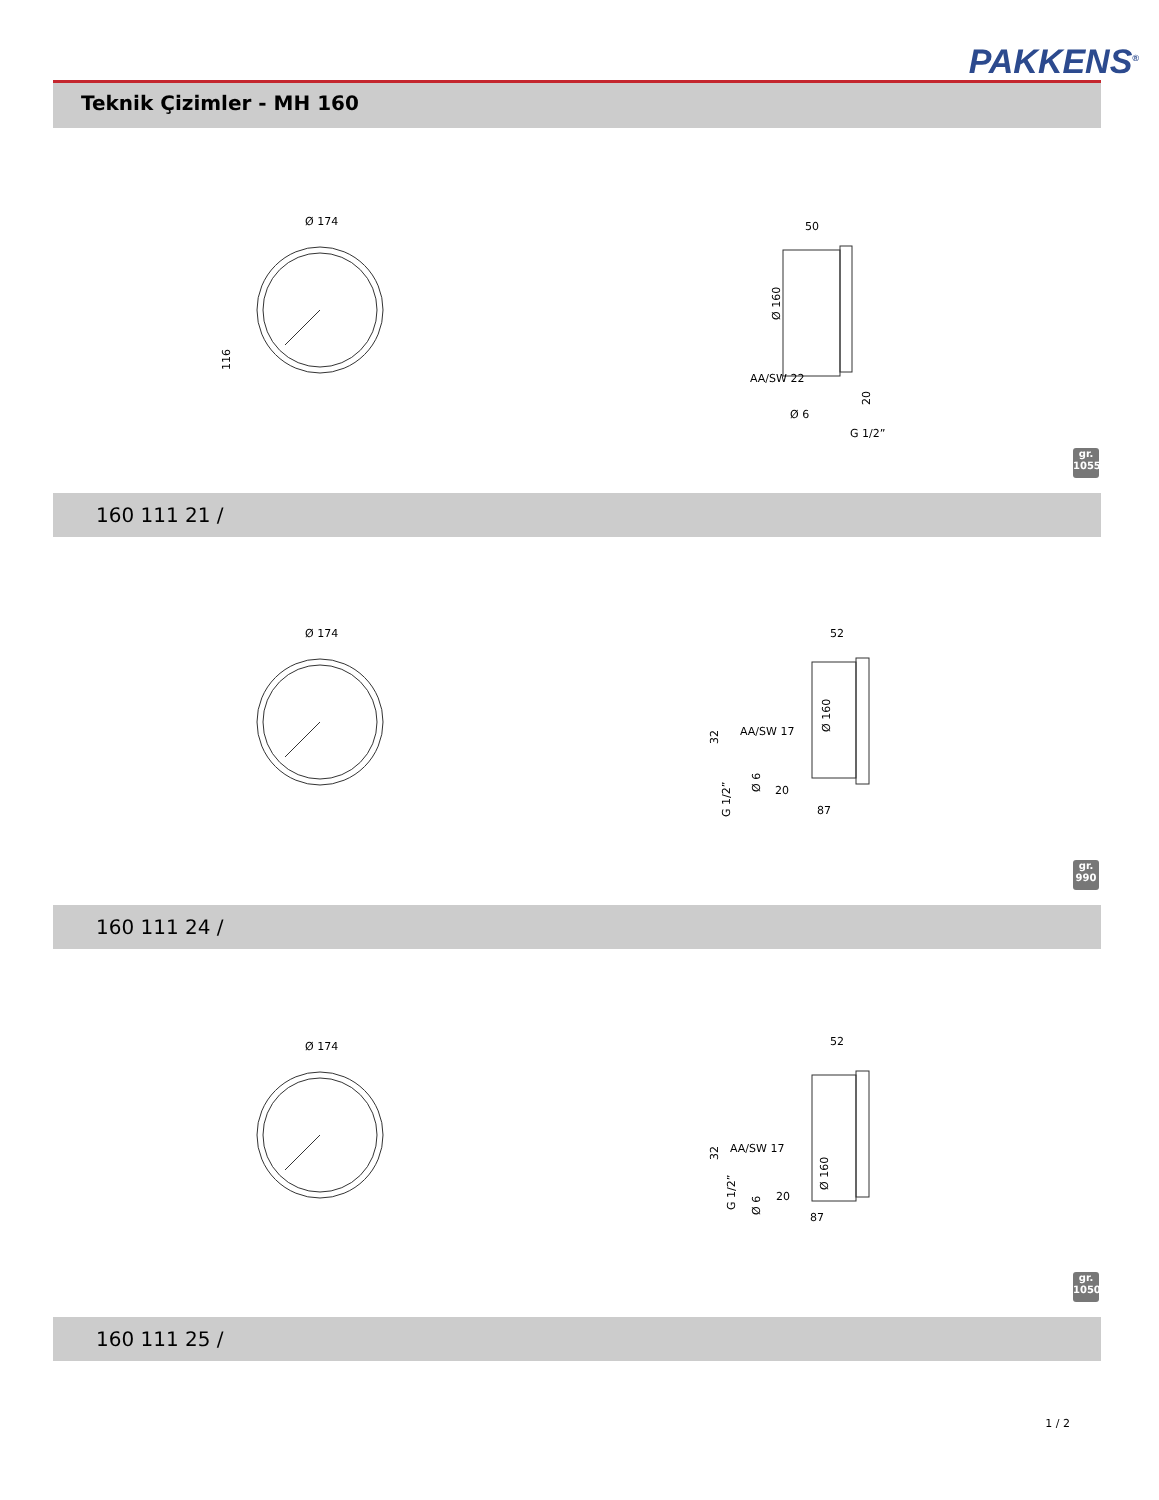PAKKENS<sup>®</sup>
Teknik Çizimler - MH 160
Ø 174
116
50
Ø 160
AA/SW 22
Ø 6
G 1/2”
20
gr.
1055
160 111 21 /
Ø 174
52
Ø 160
AA/SW 17
32
Ø 6
G 1/2”
20
87
gr.
990
160 111 24 /
Ø 174
52
Ø 160
AA/SW 17
32
G 1/2”
Ø 6
20
87
gr.
1050
160 111 25 /
1 / 2